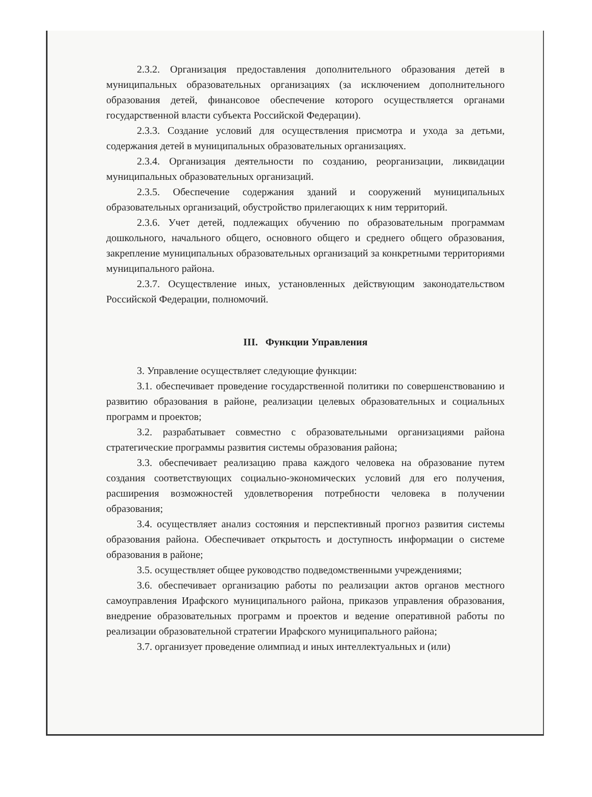2.3.2. Организация предоставления дополнительного образования детей в муниципальных образовательных организациях (за исключением дополнительного образования детей, финансовое обеспечение которого осуществляется органами государственной власти субъекта Российской Федерации).
2.3.3. Создание условий для осуществления присмотра и ухода за детьми, содержания детей в муниципальных образовательных организациях.
2.3.4. Организация деятельности по созданию, реорганизации, ликвидации муниципальных образовательных организаций.
2.3.5. Обеспечение содержания зданий и сооружений муниципальных образовательных организаций, обустройство прилегающих к ним территорий.
2.3.6. Учет детей, подлежащих обучению по образовательным программам дошкольного, начального общего, основного общего и среднего общего образования, закрепление муниципальных образовательных организаций за конкретными территориями муниципального района.
2.3.7. Осуществление иных, установленных действующим законодательством Российской Федерации, полномочий.
III. Функции Управления
3. Управление осуществляет следующие функции:
3.1. обеспечивает проведение государственной политики по совершенствованию и развитию образования в районе, реализации целевых образовательных и социальных программ и проектов;
3.2. разрабатывает совместно с образовательными организациями района стратегические программы развития системы образования района;
3.3. обеспечивает реализацию права каждого человека на образование путем создания соответствующих социально-экономических условий для его получения, расширения возможностей удовлетворения потребности человека в получении образования;
3.4. осуществляет анализ состояния и перспективный прогноз развития системы образования района. Обеспечивает открытость и доступность информации о системе образования в районе;
3.5. осуществляет общее руководство подведомственными учреждениями;
3.6. обеспечивает организацию работы по реализации актов органов местного самоуправления Ирафского муниципального района, приказов управления образования, внедрение образовательных программ и проектов и ведение оперативной работы по реализации образовательной стратегии Ирафского муниципального района;
3.7. организует проведение олимпиад и иных интеллектуальных и (или)